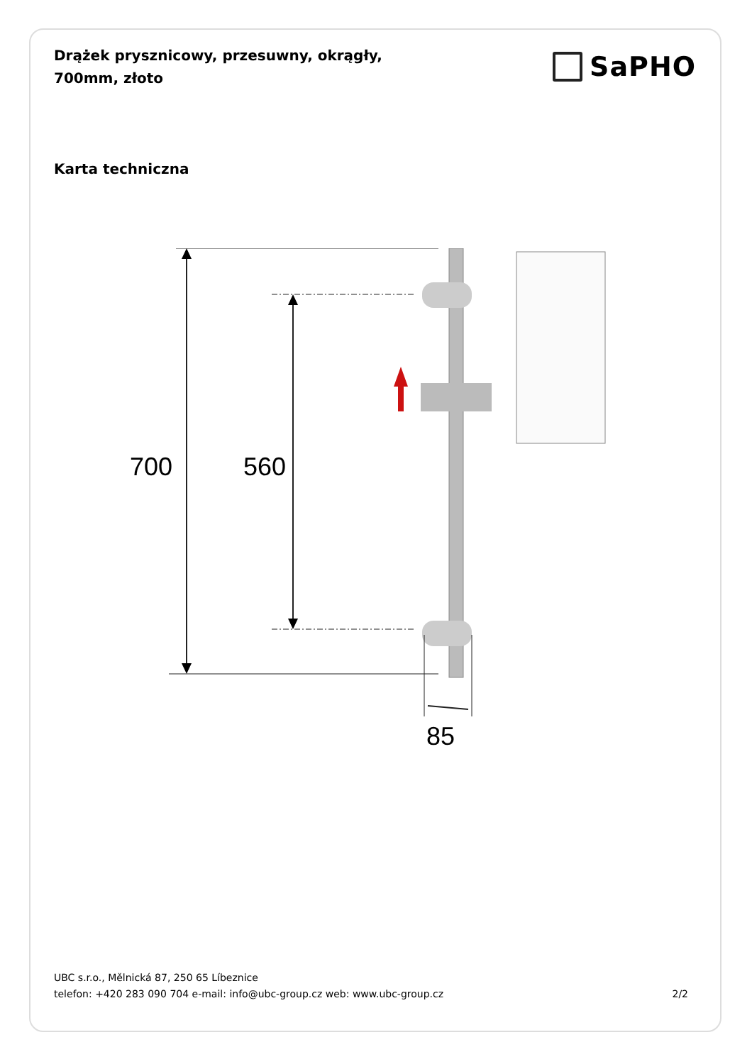Drążek prysznicowy, przesuwny, okrągły, 700mm, złoto
SaPHO
Karta techniczna
700
560
85
UBC s.r.o., Mělnická 87, 250 65 Líbeznice
telefon: +420 283 090 704 e-mail: info@ubc-group.cz web: www.ubc-group.cz 2/2